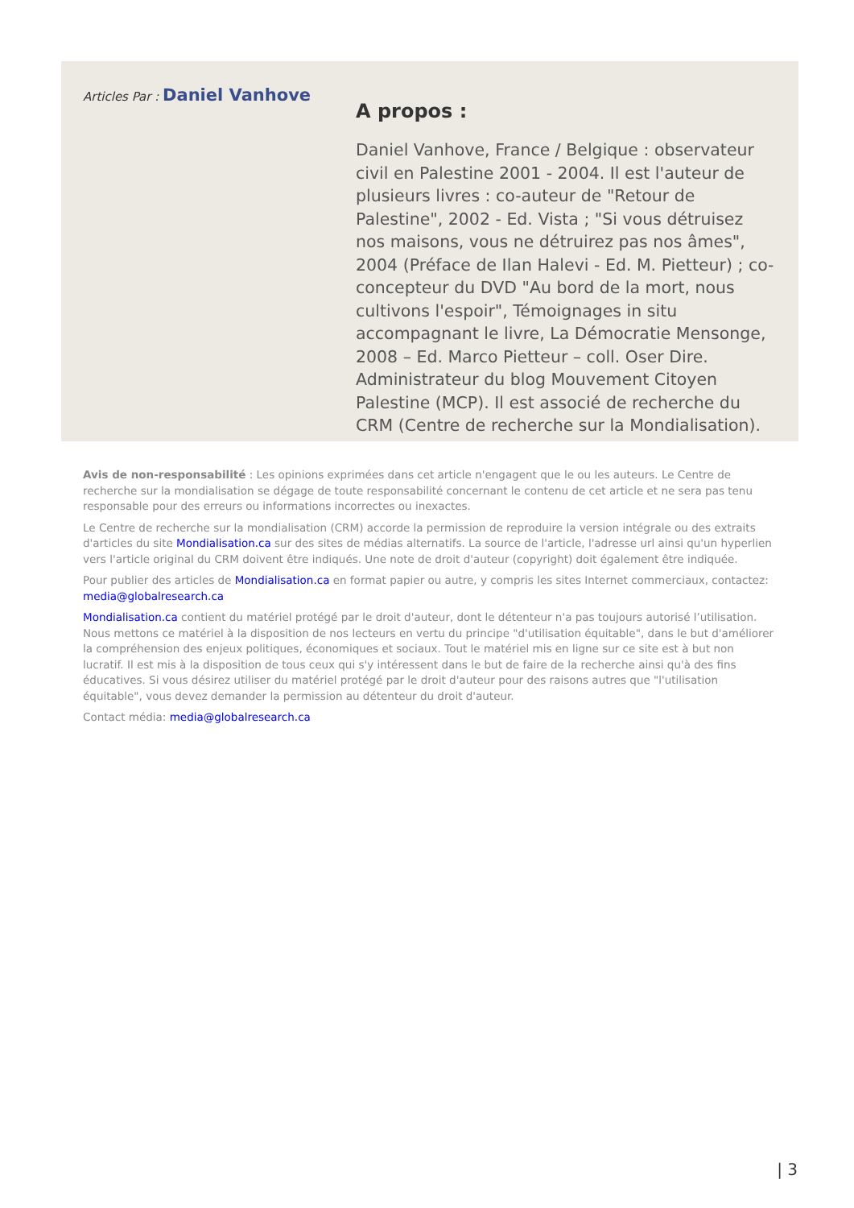Articles Par : Daniel Vanhove
A propos :
Daniel Vanhove, France / Belgique : observateur civil en Palestine 2001 - 2004. Il est l'auteur de plusieurs livres : co-auteur de "Retour de Palestine", 2002 - Ed. Vista ; "Si vous détruisez nos maisons, vous ne détruirez pas nos âmes", 2004 (Préface de Ilan Halevi - Ed. M. Pietteur) ; co-concepteur du DVD "Au bord de la mort, nous cultivons l'espoir", Témoignages in situ accompagnant le livre, La Démocratie Mensonge, 2008 – Ed. Marco Pietteur – coll. Oser Dire. Administrateur du blog Mouvement Citoyen Palestine (MCP). Il est associé de recherche du CRM (Centre de recherche sur la Mondialisation).
Avis de non-responsabilité : Les opinions exprimées dans cet article n'engagent que le ou les auteurs. Le Centre de recherche sur la mondialisation se dégage de toute responsabilité concernant le contenu de cet article et ne sera pas tenu responsable pour des erreurs ou informations incorrectes ou inexactes.
Le Centre de recherche sur la mondialisation (CRM) accorde la permission de reproduire la version intégrale ou des extraits d'articles du site Mondialisation.ca sur des sites de médias alternatifs. La source de l'article, l'adresse url ainsi qu'un hyperlien vers l'article original du CRM doivent être indiqués. Une note de droit d'auteur (copyright) doit également être indiquée.
Pour publier des articles de Mondialisation.ca en format papier ou autre, y compris les sites Internet commerciaux, contactez: media@globalresearch.ca
Mondialisation.ca contient du matériel protégé par le droit d'auteur, dont le détenteur n'a pas toujours autorisé l’utilisation. Nous mettons ce matériel à la disposition de nos lecteurs en vertu du principe "d'utilisation équitable", dans le but d'améliorer la compréhension des enjeux politiques, économiques et sociaux. Tout le matériel mis en ligne sur ce site est à but non lucratif. Il est mis à la disposition de tous ceux qui s'y intéressent dans le but de faire de la recherche ainsi qu'à des fins éducatives. Si vous désirez utiliser du matériel protégé par le droit d'auteur pour des raisons autres que "l'utilisation équitable", vous devez demander la permission au détenteur du droit d'auteur.
Contact média: media@globalresearch.ca
| 3